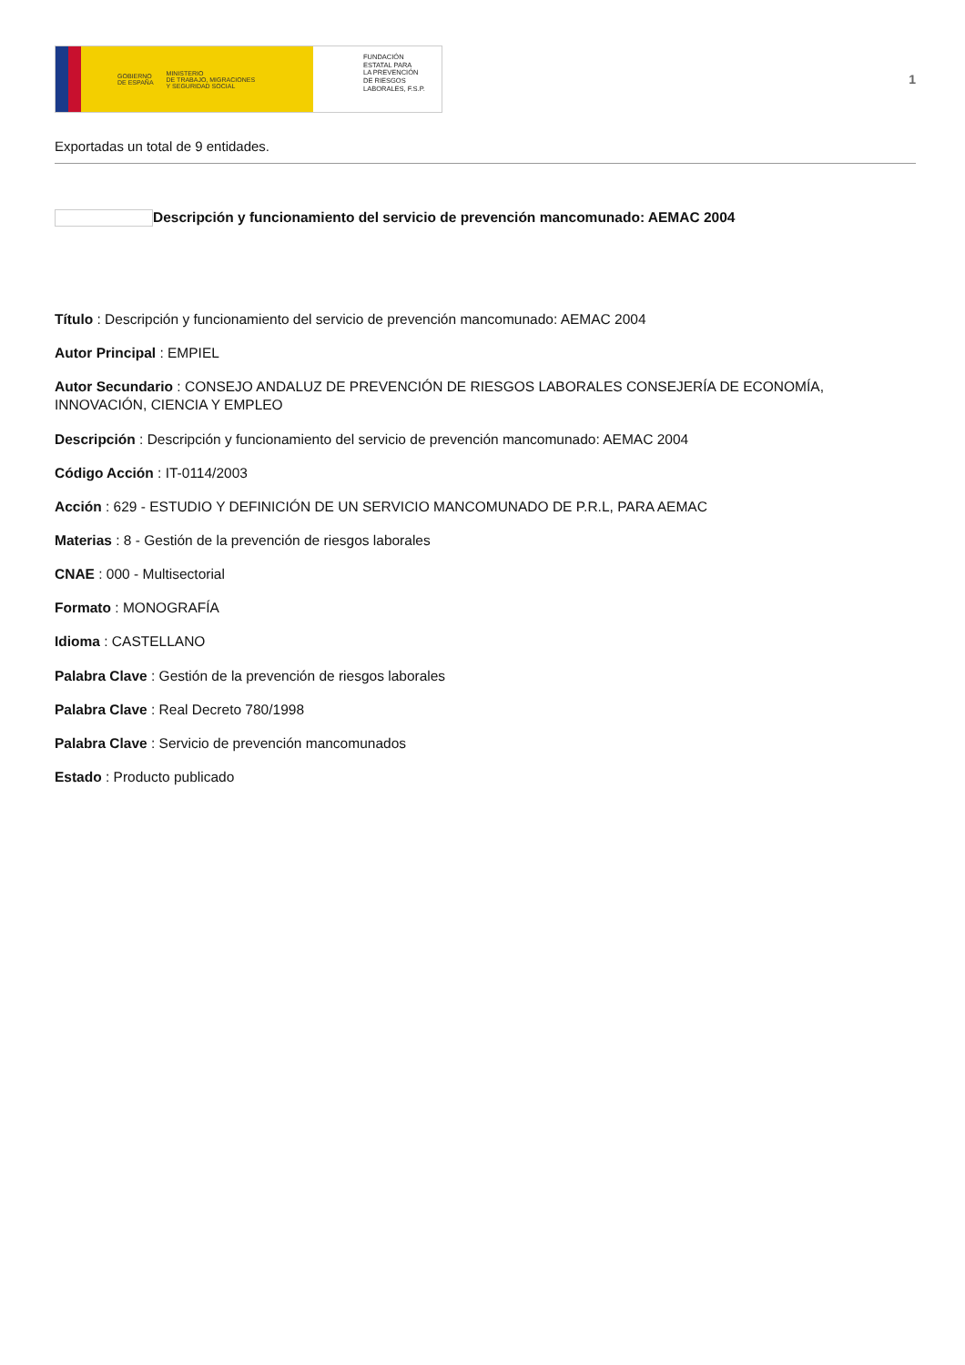GOBIERNO
DE ESPAÑA MINISTERIO
DE TRABAJO, MIGRACIONES
Y SEGURIDAD SOCIAL
FUNDACIÓN
ESTATAL PARA
LA PREVENCIÓN
DE RIESGOS
LABORALES, F.S.P.
1
Exportadas un total de 9 entidades.
Descripción y funcionamiento del servicio de prevención mancomunado: AEMAC 2004
Título : Descripción y funcionamiento del servicio de prevención mancomunado: AEMAC 2004
Autor Principal : EMPIEL
Autor Secundario : CONSEJO ANDALUZ DE PREVENCIÓN DE RIESGOS LABORALES CONSEJERÍA DE ECONOMÍA, INNOVACIÓN, CIENCIA Y EMPLEO
Descripción : Descripción y funcionamiento del servicio de prevención mancomunado: AEMAC 2004
Código Acción : IT-0114/2003
Acción : 629 - ESTUDIO Y DEFINICIÓN DE UN SERVICIO MANCOMUNADO DE P.R.L, PARA AEMAC
Materias : 8 - Gestión de la prevención de riesgos laborales
CNAE : 000 - Multisectorial
Formato : MONOGRAFÍA
Idioma : CASTELLANO
Palabra Clave : Gestión de la prevención de riesgos laborales
Palabra Clave : Real Decreto 780/1998
Palabra Clave : Servicio de prevención mancomunados
Estado : Producto publicado